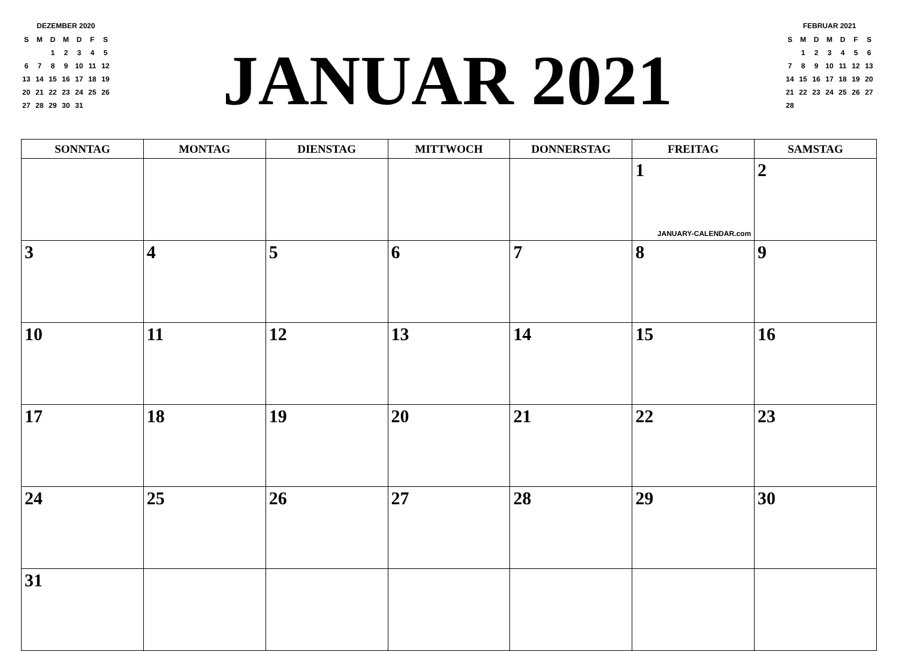DEZEMBER 2020
| S | M | D | M | D | F | S |
| | | 1 | 2 | 3 | 4 | 5 |
| 6 | 7 | 8 | 9 | 10 | 11 | 12 |
| 13 | 14 | 15 | 16 | 17 | 18 | 19 |
| 20 | 21 | 22 | 23 | 24 | 25 | 26 |
| 27 | 28 | 29 | 30 | 31 | | |
JANUAR 2021
FEBRUAR 2021
| S | M | D | M | D | F | S |
| | 1 | 2 | 3 | 4 | 5 | 6 |
| 7 | 8 | 9 | 10 | 11 | 12 | 13 |
| 14 | 15 | 16 | 17 | 18 | 19 | 20 |
| 21 | 22 | 23 | 24 | 25 | 26 | 27 |
| 28 | | | | | | |
| SONNTAG | MONTAG | DIENSTAG | MITTWOCH | DONNERSTAG | FREITAG | SAMSTAG |
| --- | --- | --- | --- | --- | --- | --- |
| | | | | | 1 JANUARY-CALENDAR.com | 2 |
| 3 | 4 | 5 | 6 | 7 | 8 | 9 |
| 10 | 11 | 12 | 13 | 14 | 15 | 16 |
| 17 | 18 | 19 | 20 | 21 | 22 | 23 |
| 24 | 25 | 26 | 27 | 28 | 29 | 30 |
| 31 | | | | | | |